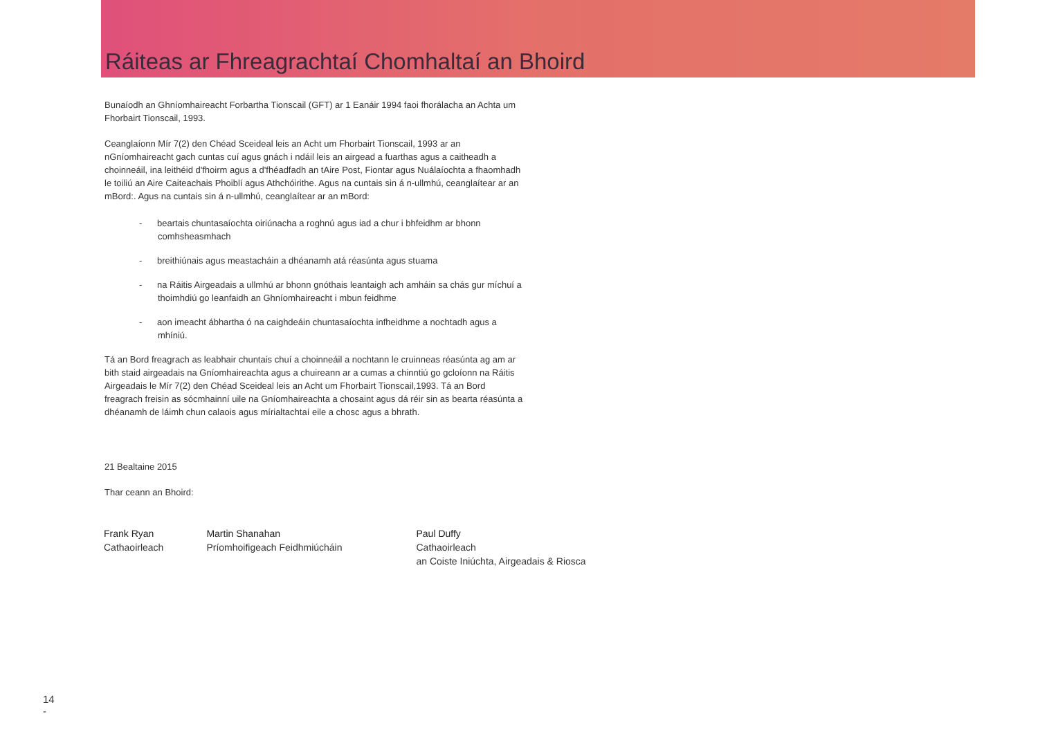Ráiteas ar Fhreagrachtaí Chomhaltaí an Bhoird
Bunaíodh an Ghníomhaireacht Forbartha Tionscail (GFT) ar 1 Eanáir 1994 faoi fhorálacha an Achta um Fhorbairt Tionscail, 1993.
Ceanglaíonn Mír 7(2) den Chéad Sceideal leis an Acht um Fhorbairt Tionscail, 1993 ar an nGníomhaireacht gach cuntas cuí agus gnách i ndáil leis an airgead a fuarthas agus a caitheadh a choinneáil, ina leithéid d'fhoirm agus a d'fhéadfadh an tAire Post, Fiontar agus Nuálaíochta a fhaomhadh le toiliú an Aire Caiteachais Phoiblí agus Athchóirithe. Agus na cuntais sin á n-ullmhú, ceanglaítear ar an mBord:. Agus na cuntais sin á n-ullmhú, ceanglaítear ar an mBord:
- beartais chuntasaíochta oiriúnacha a roghnú agus iad a chur i bhfeidhm ar bhonn comhsheasmhach
- breithiúnais agus meastacháin a dhéanamh atá réasúnta agus stuama
- na Ráitis Airgeadais a ullmhú ar bhonn gnóthais leantaigh ach amháin sa chás gur míchuí a thoimhdiú go leanfaidh an Ghníomhaireacht i mbun feidhme
- aon imeacht ábhartha ó na caighdeáin chuntasaíochta infheidhme a nochtadh agus a mhíniú.
Tá an Bord freagrach as leabhair chuntais chuí a choinneáil a nochtann le cruinneas réasúnta ag am ar bith staid airgeadais na Gníomhaireachta agus a chuireann ar a cumas a chinntiú go gcloíonn na Ráitis Airgeadais le Mír 7(2) den Chéad Sceideal leis an Acht um Fhorbairt Tionscail,1993. Tá an Bord freagrach freisin as sócmhainní uile na Gníomhaireachta a chosaint agus dá réir sin as bearta réasúnta a dhéanamh de láimh chun calaois agus mírialtachtaí eile a chosc agus a bhrath.
21 Bealtaine 2015
Thar ceann an Bhoird:
Frank Ryan
Cathaoirleach
Martin Shanahan
Príomhoifigeach Feidhmiúcháin
Paul Duffy
Cathaoirleach
an Coiste Iniúchta, Airgeadais & Riosca
14
-